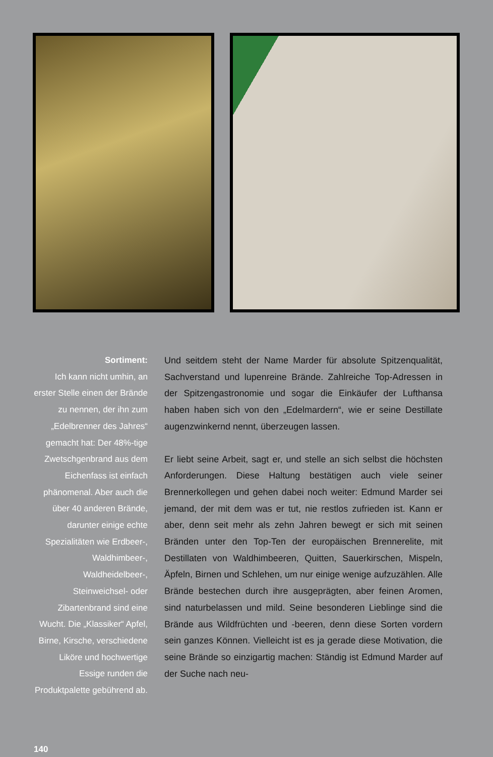Sortiment:
Ich kann nicht umhin, an erster Stelle einen der Brände zu nennen, der ihn zum „Edelbrenner des Jahres“ gemacht hat: Der 48%-tige Zwetschgenbrand aus dem Eichenfass ist einfach phänomenal. Aber auch die über 40 anderen Brände, darunter einige echte Spezialitäten wie Erdbeer-, Waldhimbeer-, Waldheidelbeer-, Steinweichsel- oder Zibartenbrand sind eine Wucht. Die „Klassiker“ Apfel, Birne, Kirsche, verschiedene Liköre und hochwertige Essige runden die Produktpalette gebührend ab.
Und seitdem steht der Name Marder für absolute Spitzenqualität, Sachverstand und lupenreine Brände. Zahlreiche Top-Adressen in der Spitzengastronomie und sogar die Einkäufer der Lufthansa haben haben sich von den „Edelmardern“, wie er seine Destillate augenzwinkernd nennt, überzeugen lassen.
Er liebt seine Arbeit, sagt er, und stelle an sich selbst die höchsten Anforderungen. Diese Haltung bestätigen auch viele seiner Brennerkollegen und gehen dabei noch weiter: Edmund Marder sei jemand, der mit dem was er tut, nie restlos zufrieden ist. Kann er aber, denn seit mehr als zehn Jahren bewegt er sich mit seinen Bränden unter den Top-Ten der europäischen Brennerelite, mit Destillaten von Waldhimbeeren, Quitten, Sauerkirschen, Mispeln, Äpfeln, Birnen und Schlehen, um nur einige wenige aufzuzählen. Alle Brände bestechen durch ihre ausgeprägten, aber feinen Aromen, sind naturbelassen und mild. Seine besonderen Lieblinge sind die Brände aus Wildfrüchten und -beeren, denn diese Sorten vordern sein ganzes Können. Vielleicht ist es ja gerade diese Motivation, die seine Brände so einzigartig machen: Ständig ist Edmund Marder auf der Suche nach neu-
140